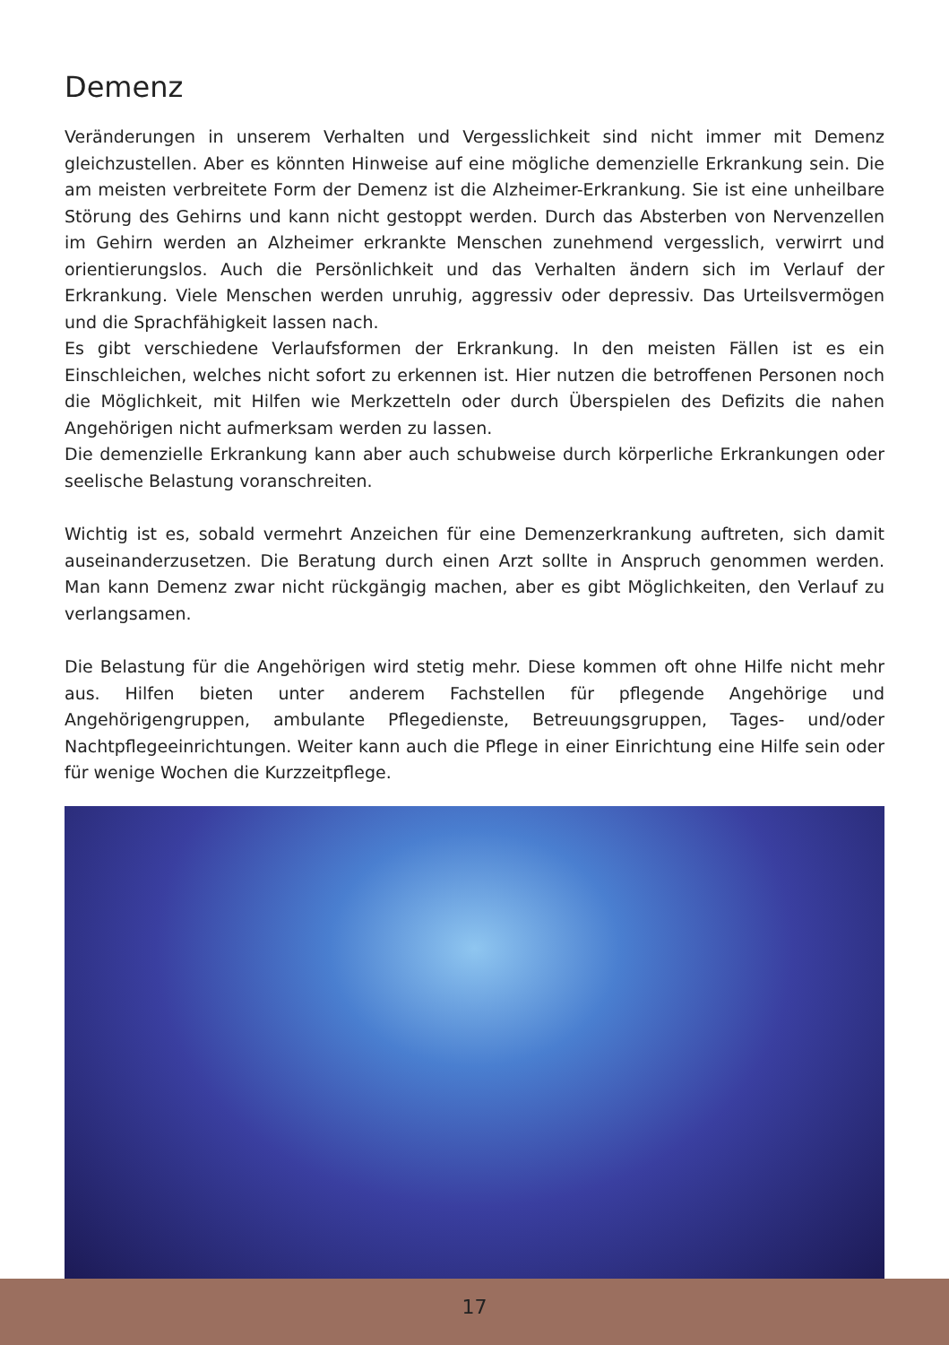Demenz
Veränderungen in unserem Verhalten und Vergesslichkeit sind nicht immer mit Demenz gleichzustellen. Aber es könnten Hinweise auf eine mögliche demenzielle Erkrankung sein. Die am meisten verbreitete Form der Demenz ist die Alzheimer-Erkrankung. Sie ist eine unheilbare Störung des Gehirns und kann nicht gestoppt werden. Durch das Absterben von Nervenzellen im Gehirn werden an Alzheimer erkrankte Menschen zunehmend vergesslich, verwirrt und orientierungslos. Auch die Persönlichkeit und das Verhalten ändern sich im Verlauf der Erkrankung. Viele Menschen werden unruhig, aggressiv oder depressiv. Das Urteilsvermögen und die Sprachfähigkeit lassen nach.
Es gibt verschiedene Verlaufsformen der Erkrankung. In den meisten Fällen ist es ein Einschleichen, welches nicht sofort zu erkennen ist. Hier nutzen die betroffenen Personen noch die Möglichkeit, mit Hilfen wie Merkzetteln oder durch Überspielen des Defizits die nahen Angehörigen nicht aufmerksam werden zu lassen.
Die demenzielle Erkrankung kann aber auch schubweise durch körperliche Erkrankungen oder seelische Belastung voranschreiten.
Wichtig ist es, sobald vermehrt Anzeichen für eine Demenzerkrankung auftreten, sich damit auseinanderzusetzen. Die Beratung durch einen Arzt sollte in Anspruch genommen werden. Man kann Demenz zwar nicht rückgängig machen, aber es gibt Möglichkeiten, den Verlauf zu verlangsamen.
Die Belastung für die Angehörigen wird stetig mehr. Diese kommen oft ohne Hilfe nicht mehr aus. Hilfen bieten unter anderem Fachstellen für pflegende Angehörige und Angehörigengruppen, ambulante Pflegedienste, Betreuungsgruppen, Tages- und/oder Nachtpflegeeinrichtungen. Weiter kann auch die Pflege in einer Einrichtung eine Hilfe sein oder für wenige Wochen die Kurzzeitpflege.
17